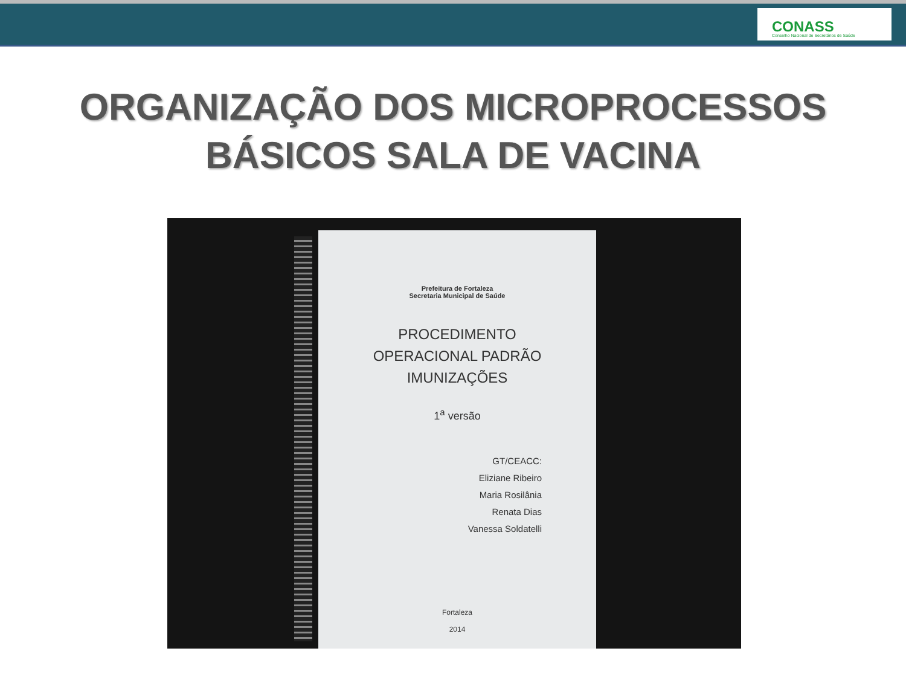CONASS
Conselho Nacional de Secretários de Saúde
ORGANIZAÇÃO DOS MICROPROCESSOS
BÁSICOS SALA DE VACINA
Prefeitura de Fortaleza
Secretaria Municipal de Saúde
PROCEDIMENTO
OPERACIONAL PADRÃO
IMUNIZAÇÕES
1<sup>a</sup> versão
GT/CEACC:
Eliziane Ribeiro
Maria Rosilânia
Renata Dias
Vanessa Soldatelli
Fortaleza
2014